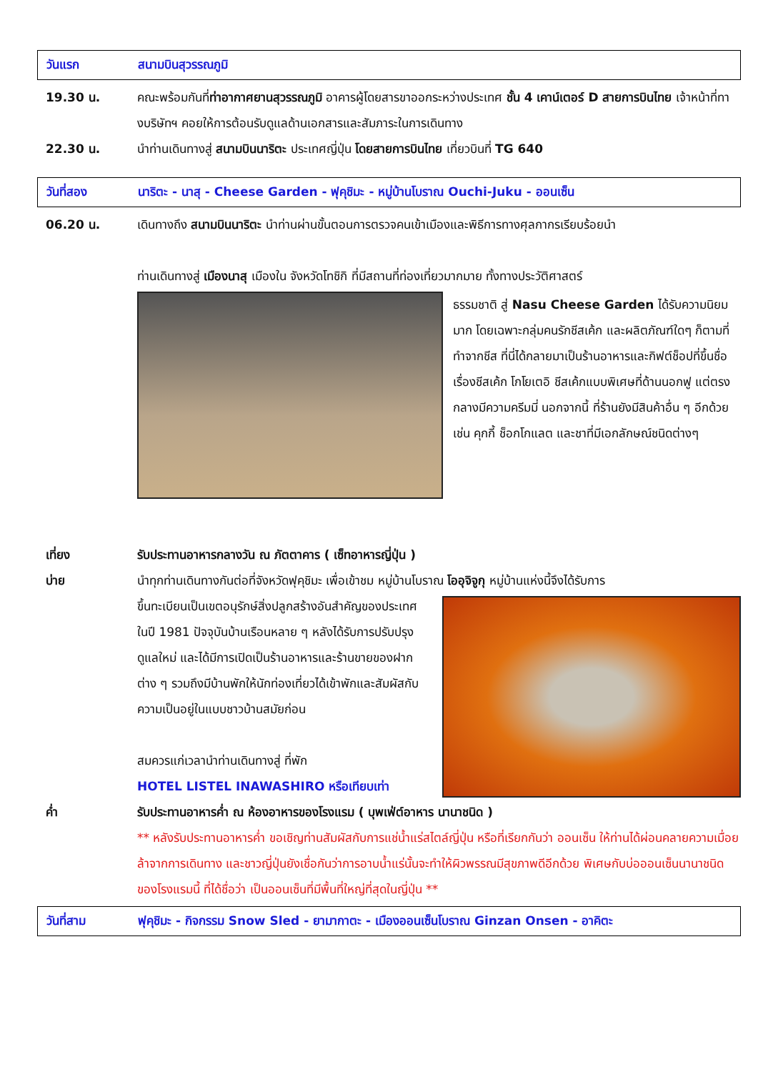วันแรก สนามบินสุวรรณภูมิ
19.30 น. คณะพร้อมกันที่ท่าอากาศยานสุวรรณภูมิ อาคารผู้โดยสารขาออกระหว่างประเทศ ชั้น 4 เคาน์เตอร์ D สายการบินไทย เจ้าหน้าที่ทางบริษัทฯ คอยให้การต้อนรับดูแลด้านเอกสารและสัมภาระในการเดินทาง
22.30 น. นำท่านเดินทางสู่ สนามบินนาริตะ ประเทศญี่ปุ่น โดยสายการบินไทย เที่ยวบินที่ TG 640
วันที่สอง
นาริตะ - นาสุ - Cheese Garden - ฟุคุชิมะ - หมู่บ้านโบราณ Ouchi-Juku - ออนเซ็น
06.20 น. เดินทางถึง สนามบินนาริตะ นำท่านผ่านขั้นตอนการตรวจคนเข้าเมืองและพิธีการทางศุลกากรเรียบร้อยนำ
ท่านเดินทางสู่ เมืองนาสุ เมืองใน จังหวัดโทชิกิ ที่มีสถานที่ท่องเที่ยวมากมาย ทั้งทางประวัติศาสตร์
ธรรมชาติ สู่ Nasu Cheese Garden ได้รับความนิยมมาก โดยเฉพาะกลุ่มคนรักชีสเค้ก และผลิตภัณฑ์ใดๆ ก็ตามที่ทำจากชีส ที่นี่ได้กลายมาเป็นร้านอาหารและกิฟต์ช็อปที่ขึ้นชื่อเรื่องชีสเค้ก โกโยเตอิ ชีสเค้กแบบพิเศษที่ด้านนอกฟู แต่ตรงกลางมีความครีมมี่ นอกจากนี้ ที่ร้านยังมีสินค้าอื่น ๆ อีกด้วย เช่น คุกกี้ ช็อกโกแลต และชาที่มีเอกลักษณ์ชนิดต่างๆ
เที่ยง รับประทานอาหารกลางวัน ณ ภัตตาคาร ( เซ็ทอาหารญี่ปุ่น )
บ่าย นำทุกท่านเดินทางกันต่อที่จังหวัดฟุคุชิมะ เพื่อเข้าชม หมู่บ้านโบราณ โออุจิจูกุ หมู่บ้านแห่งนี้จึงได้รับการ
ขึ้นทะเบียนเป็นเขตอนุรักษ์สิ่งปลูกสร้างอันสำคัญของประเทศในปี 1981 ปัจจุบันบ้านเรือนหลาย ๆ หลังได้รับการปรับปรุงดูแลใหม่ และได้มีการเปิดเป็นร้านอาหารและร้านขายของฝากต่าง ๆ รวมถึงมีบ้านพักให้นักท่องเที่ยวได้เข้าพักและสัมผัสกับความเป็นอยู่ในแบบชาวบ้านสมัยก่อน
สมควรแก่เวลานำท่านเดินทางสู่ ที่พัก
HOTEL LISTEL INAWASHIRO หรือเทียบเท่า
ค่ำ รับประทานอาหารค่ำ ณ ห้องอาหารของโรงแรม ( บุพเฟ่ต์อาหาร นานาชนิด )
** หลังรับประทานอาหารค่ำ ขอเชิญท่านสัมผัสกับการแช่น้ำแร่สไตล์ญี่ปุ่น หรือที่เรียกกันว่า ออนเซ็น ให้ท่านได้ผ่อนคลายความเมื่อยล้าจากการเดินทาง และชาวญี่ปุ่นยังเชื่อกันว่าการอาบน้ำแร่นั้นจะทำให้ผิวพรรณมีสุขภาพดีอีกด้วย พิเศษกับบ่อออนเซ็นนานาชนิดของโรงแรมนี้ ที่ได้ชื่อว่า เป็นออนเซ็นที่มีพื้นที่ใหญ่ที่สุดในญี่ปุ่น **
วันที่สาม
ฟุคุชิมะ - กิจกรรม Snow Sled - ยามากาตะ - เมืองออนเซ็นโบราณ Ginzan Onsen - อาคิตะ